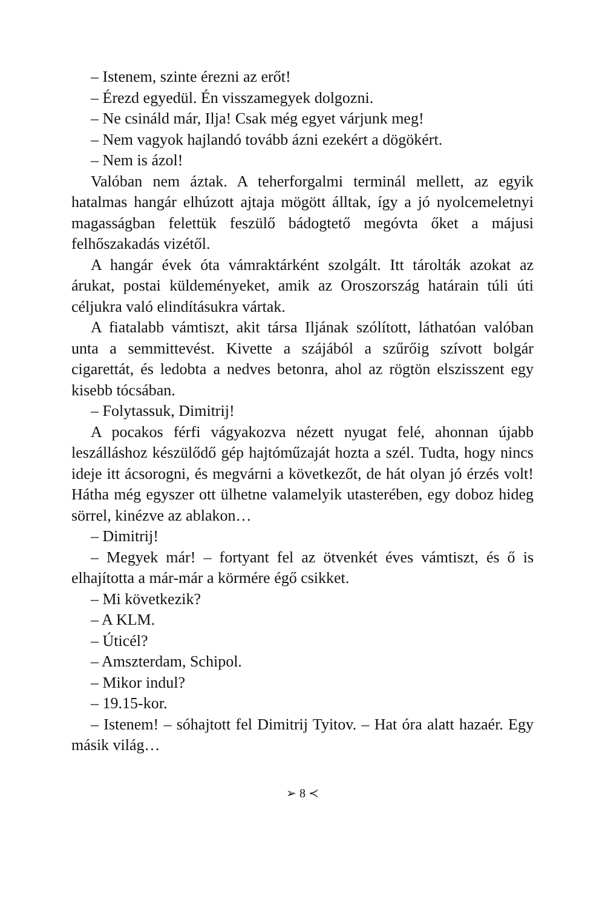– Istenem, szinte érezni az erőt!
– Érezd egyedül. Én visszamegyek dolgozni.
– Ne csináld már, Ilja! Csak még egyet várjunk meg!
– Nem vagyok hajlandó tovább ázni ezekért a dögökért.
– Nem is ázol!
Valóban nem áztak. A teherforgalmi terminál mellett, az egyik hatalmas hangár elhúzott ajtaja mögött álltak, így a jó nyolcemeletnyi magasságban felettük feszülő bádogtető megóvta őket a májusi felhőszakadás vizétől.
A hangár évek óta vámraktárként szolgált. Itt tárolták azokat az árukat, postai küldeményeket, amik az Oroszország határain túli úti céljukra való elindításukra vártak.
A fiatalabb vámtiszt, akit társa Iljának szólított, láthatóan valóban unta a semmittevést. Kivette a szájából a szűrőig szívott bolgár cigarettát, és ledobta a nedves betonra, ahol az rögtön elszisszent egy kisebb tócsában.
– Folytassuk, Dimitrij!
A pocakos férfi vágyakozva nézett nyugat felé, ahonnan újabb leszálláshoz készülődő gép hajtóműzaját hozta a szél. Tudta, hogy nincs ideje itt ácsorogni, és megvárni a következőt, de hát olyan jó érzés volt! Hátha még egyszer ott ülhetne valamelyik utasterében, egy doboz hideg sörrel, kinézve az ablakon…
– Dimitrij!
– Megyek már! – fortyant fel az ötvenkét éves vámtiszt, és ő is elhajította a már-már a körmére égő csikket.
– Mi következik?
– A KLM.
– Úticél?
– Amszterdam, Schipol.
– Mikor indul?
– 19.15-kor.
– Istenem! – sóhajtott fel Dimitrij Tyitov. – Hat óra alatt hazaér. Egy másik világ…
➢ 8 ≺